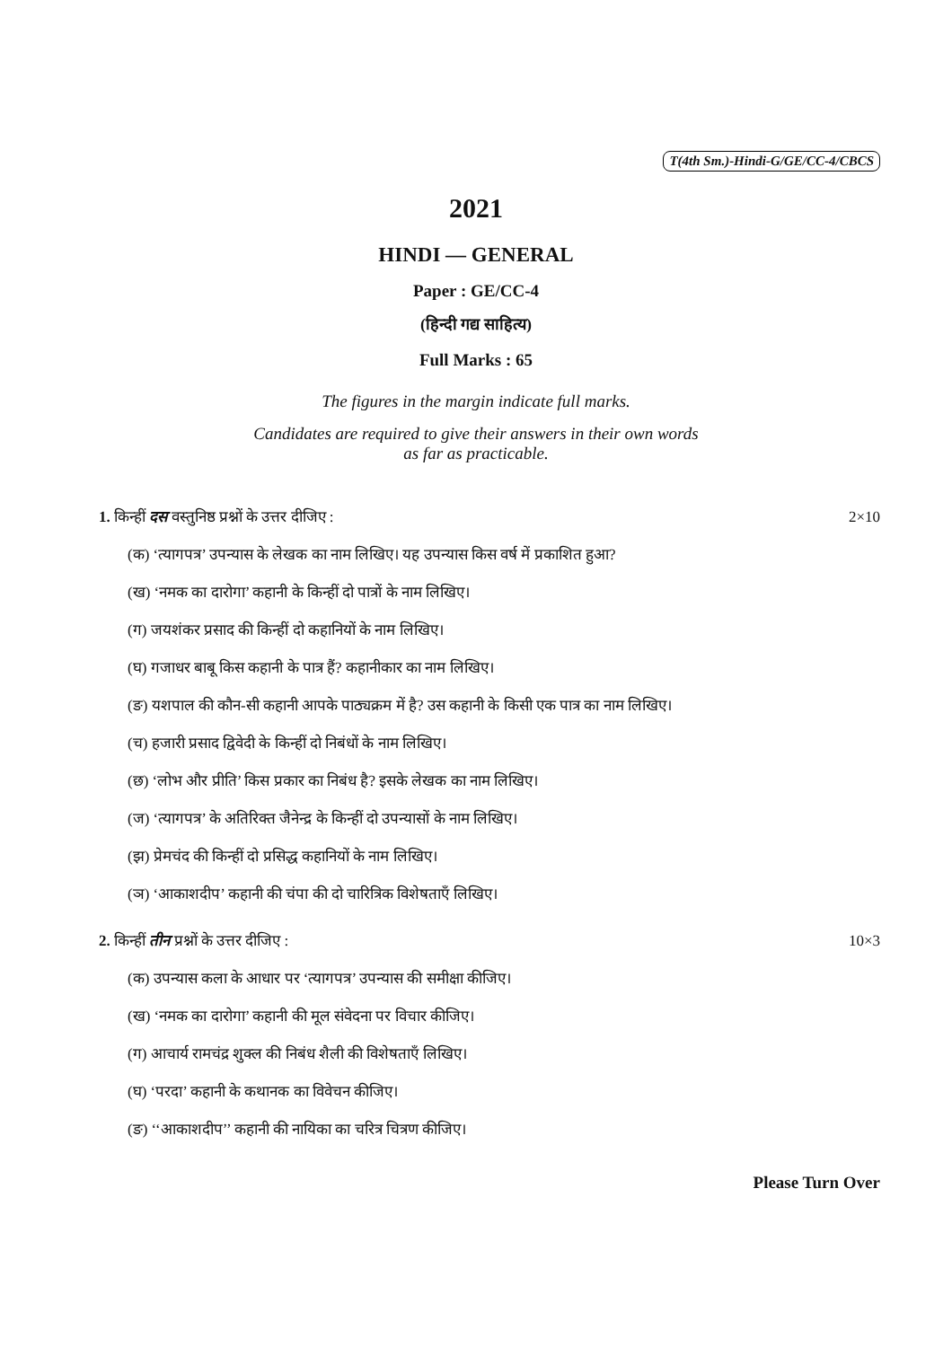T(4th Sm.)-Hindi-G/GE/CC-4/CBCS
2021
HINDI — GENERAL
Paper : GE/CC-4
(हिन्दी गद्य साहित्य)
Full Marks : 65
The figures in the margin indicate full marks.
Candidates are required to give their answers in their own words
as far as practicable.
1. किन्हीं दस वस्तुनिष्ठ प्रश्नों के उत्तर दीजिए : 2×10
(क) ‘त्यागपत्र’ उपन्यास के लेखक का नाम लिखिए। यह उपन्यास किस वर्ष में प्रकाशित हुआ?
(ख) ‘नमक का दारोगा’ कहानी के किन्हीं दो पात्रों के नाम लिखिए।
(ग) जयशंकर प्रसाद की किन्हीं दो कहानियों के नाम लिखिए।
(घ) गजाधर बाबू किस कहानी के पात्र हैं? कहानीकार का नाम लिखिए।
(ङ) यशपाल की कौन-सी कहानी आपके पाठ्यक्रम में है? उस कहानी के किसी एक पात्र का नाम लिखिए।
(च) हजारी प्रसाद द्विवेदी के किन्हीं दो निबंधों के नाम लिखिए।
(छ) ‘लोभ और प्रीति’ किस प्रकार का निबंध है? इसके लेखक का नाम लिखिए।
(ज) ‘त्यागपत्र’ के अतिरिक्त जैनेन्द्र के किन्हीं दो उपन्यासों के नाम लिखिए।
(झ) प्रेमचंद की किन्हीं दो प्रसिद्ध कहानियों के नाम लिखिए।
(ञ) ‘आकाशदीप’ कहानी की चंपा की दो चारित्रिक विशेषताएँ लिखिए।
2. किन्हीं तीन प्रश्नों के उत्तर दीजिए : 10×3
(क) उपन्यास कला के आधार पर ‘त्यागपत्र’ उपन्यास की समीक्षा कीजिए।
(ख) ‘नमक का दारोगा’ कहानी की मूल संवेदना पर विचार कीजिए।
(ग) आचार्य रामचंद्र शुक्ल की निबंध शैली की विशेषताएँ लिखिए।
(घ) ‘परदा’ कहानी के कथानक का विवेचन कीजिए।
(ङ) ‘‘आकाशदीप’’ कहानी की नायिका का चरित्र चित्रण कीजिए।
Please Turn Over